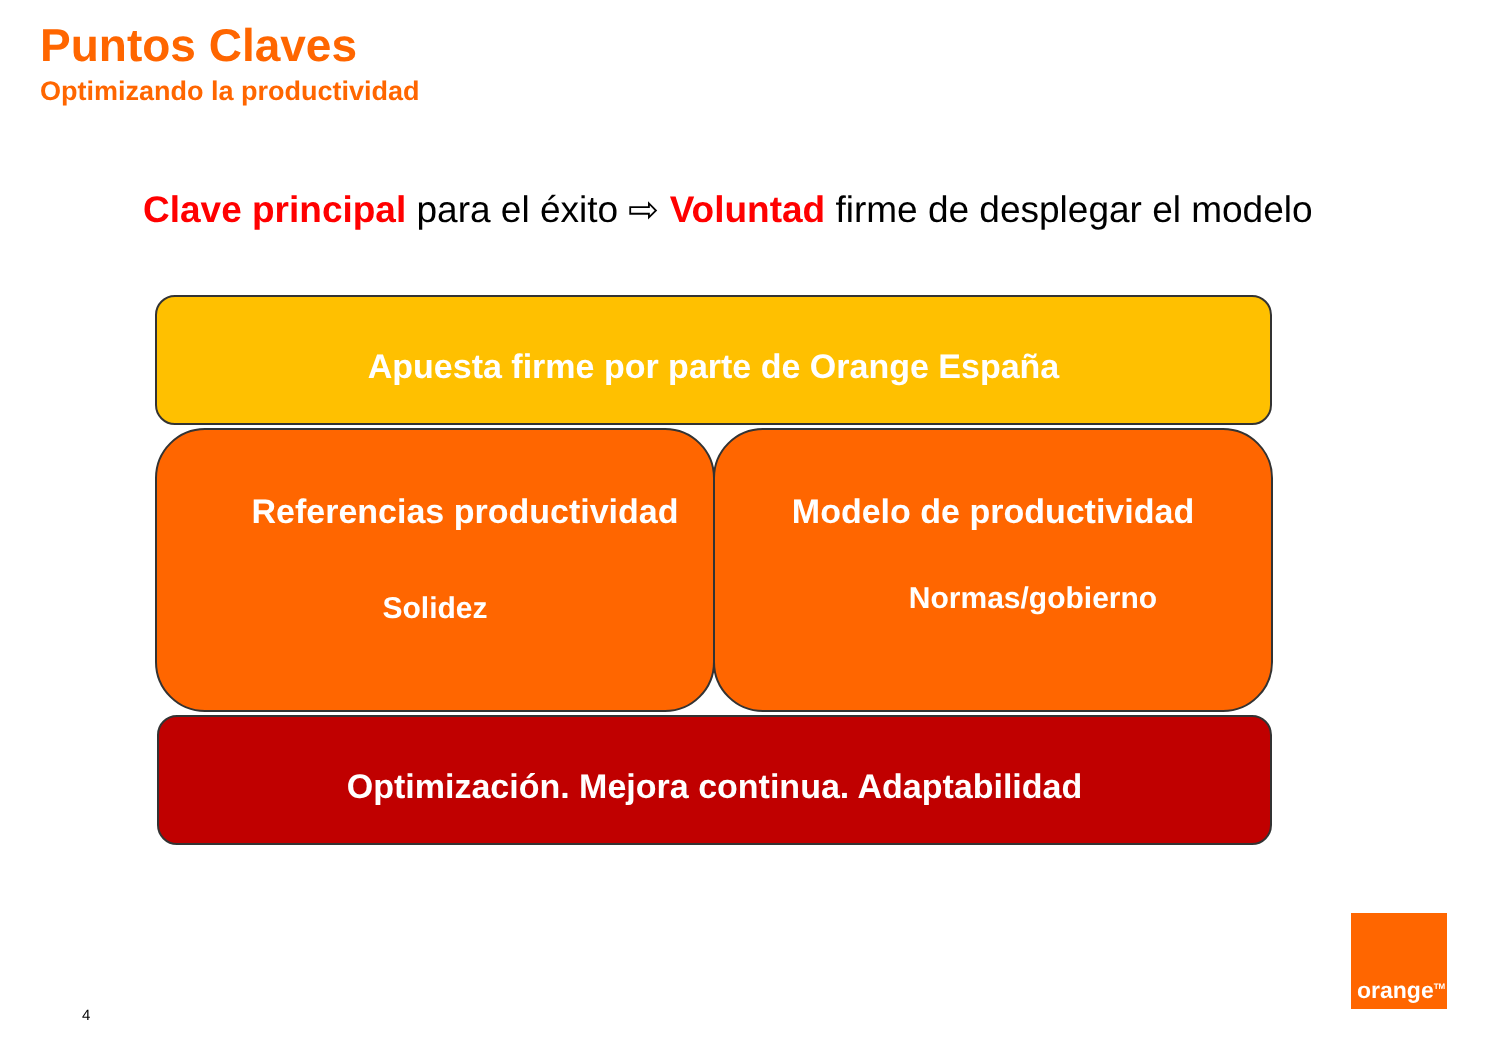Puntos Claves
Optimizando la productividad
Clave principal para el éxito ⇨ Voluntad firme de desplegar el modelo
Apuesta firme por parte de Orange España
Referencias productividad
Solidez
Modelo de productividad
Normas/gobierno
Optimización. Mejora continua. Adaptabilidad
orange<sup>TM</sup>
4